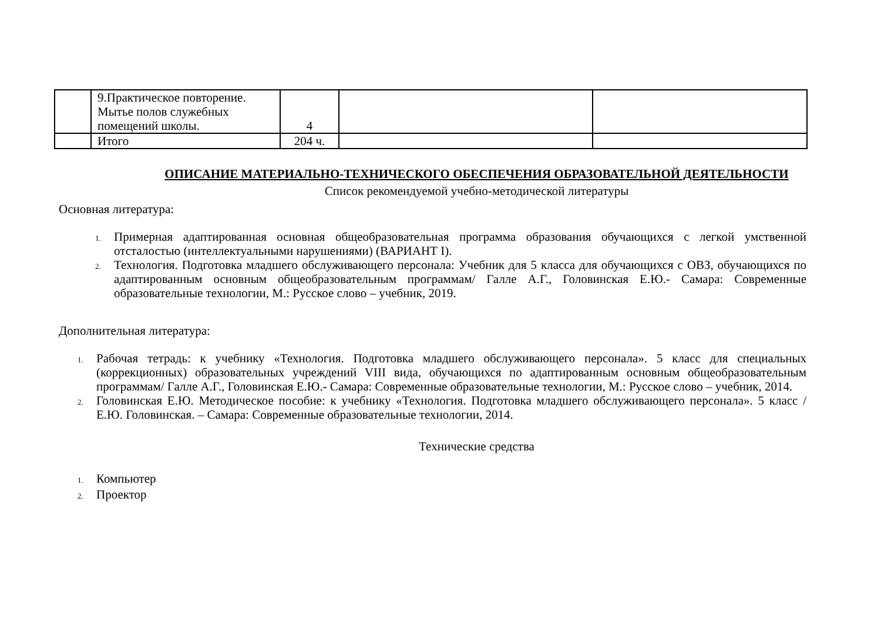| | 9.Практическое повторение. Мытье полов служебных помещений школы. | 4 | | |
| | Итого | 204 ч. | | |
ОПИСАНИЕ МАТЕРИАЛЬНО-ТЕХНИЧЕСКОГО ОБЕСПЕЧЕНИЯ ОБРАЗОВАТЕЛЬНОЙ ДЕЯТЕЛЬНОСТИ
Список рекомендуемой учебно-методической литературы
Основная литература:
1. Примерная адаптированная основная общеобразовательная программа образования обучающихся с легкой умственной отсталостью (интеллектуальными нарушениями) (ВАРИАНТ I).
2. Технология. Подготовка младшего обслуживающего персонала: Учебник для 5 класса для обучающихся с ОВЗ, обучающихся по адаптированным основным общеобразовательным программам/ Галле А.Г., Головинская Е.Ю.- Самара: Современные образовательные технологии, М.: Русское слово – учебник, 2019.
Дополнительная литература:
1. Рабочая тетрадь: к учебнику «Технология. Подготовка младшего обслуживающего персонала». 5 класс для специальных (коррекционных) образовательных учреждений VIII вида, обучающихся по адаптированным основным общеобразовательным программам/ Галле А.Г., Головинская Е.Ю.- Самара: Современные образовательные технологии, М.: Русское слово – учебник, 2014.
2. Головинская Е.Ю. Методическое пособие: к учебнику «Технология. Подготовка младшего обслуживающего персонала». 5 класс / Е.Ю. Головинская. – Самара: Современные образовательные технологии, 2014.
Технические средства
1. Компьютер
2. Проектор